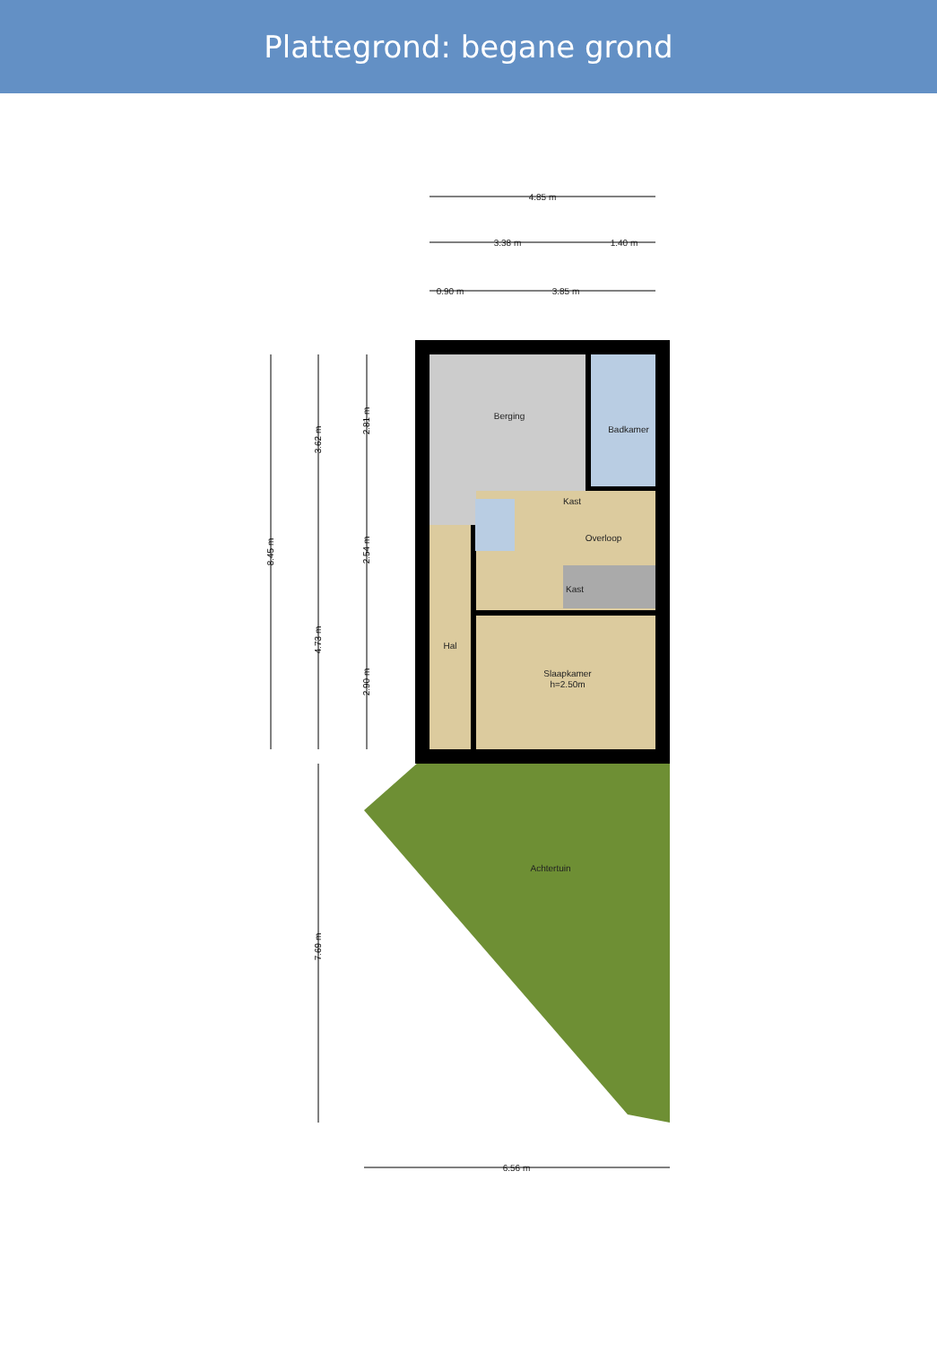Plattegrond: begane grond
Berging
Badkamer
Kast
Overloop
Kast
Hal
Slaapkamer
h=2.50m
Achtertuin
4.85 m
3.38 m
1.40 m
0.90 m
3.85 m
6.56 m
8.45 m
3.62 m
4.73 m
7.69 m
2.81 m
2.54 m
2.90 m